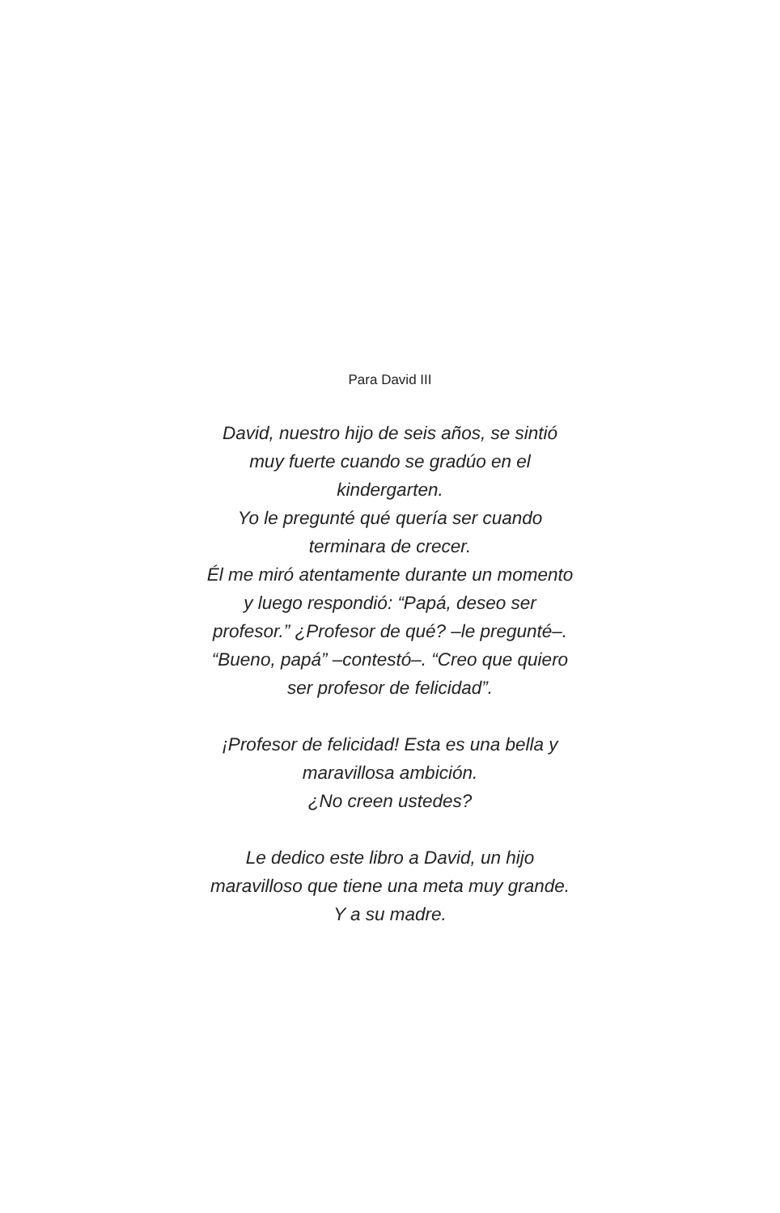Para David III
David, nuestro hijo de seis años, se sintió muy fuerte cuando se gradúo en el kindergarten.
Yo le pregunté qué quería ser cuando terminara de crecer.
Él me miró atentamente durante un momento y luego respondió: “Papá, deseo ser profesor.” ¿Profesor de qué? –le pregunté–.
“Bueno, papá” –contestó–. “Creo que quiero
ser profesor de felicidad”.
¡Profesor de felicidad! Esta es una bella y maravillosa ambición.
¿No creen ustedes?
Le dedico este libro a David, un hijo maravilloso que tiene una meta muy grande.
Y a su madre.